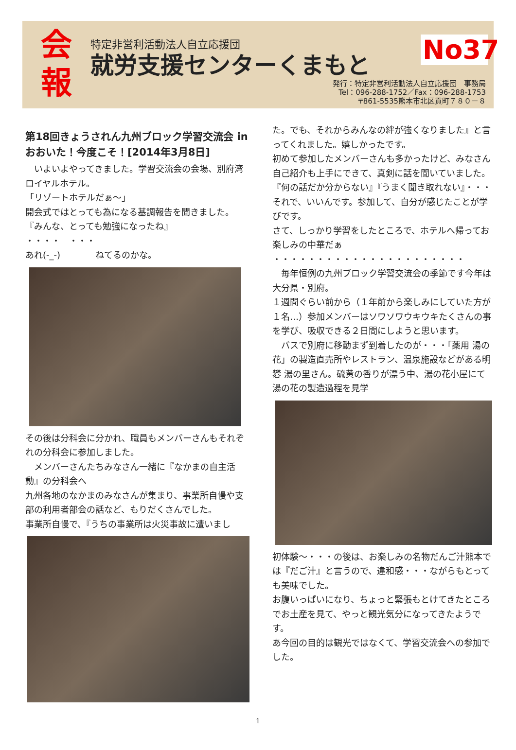会
報
特定非営利活動法人自立応援団
就労支援センターくまもと
No37
発行：特定非営利活動法人自立応援団　事務局
Tel：096-288-1752／Fax：096-288-1753
〒861-5535熊本市北区貢町７８０－８
第18回きょうされん九州ブロック学習交流会 in おおいた！今度こそ！[2014年3月8日]
　いよいよやってきました。学習交流会の会場、別府湾ロイヤルホテル。
「リゾートホテルだぁ～」
開会式ではとっても為になる基調報告を聞きました。
『みんな、とっても勉強になったね』
・・・・　・・・
あれ(-_-)　　　　ねてるのかな。
その後は分科会に分かれ、職員もメンバーさんもそれぞれの分科会に参加しました。
　メンバーさんたちみなさん一緒に『なかまの自主活動』の分科会へ
九州各地のなかまのみなさんが集まり、事業所自慢や支部の利用者部会の話など、もりだくさんでした。
事業所自慢で、『うちの事業所は火災事故に遭いまし
た。でも、それからみんなの絆が強くなりました』と言ってくれました。嬉しかったです。
初めて参加したメンバーさんも多かったけど、みなさん自己紹介も上手にできて、真剣に話を聞いていました。『何の話だか分からない』『うまく聞き取れない』・・・それで、いいんです。参加して、自分が感じたことが学びです。
さて、しっかり学習をしたところで、ホテルへ帰ってお楽しみの中華だぁ
・・・・・・・・・・・・・・・・・・・・・・
　毎年恒例の九州ブロック学習交流会の季節です今年は大分県・別府。
１週間ぐらい前から（１年前から楽しみにしていた方が１名…）参加メンバーはソワソワウキウキたくさんの事を学び、吸収できる２日間にしようと思います。
　バスで別府に移動まず到着したのが・・・「薬用 湯の花」の製造直売所やレストラン、温泉施設などがある明礬 湯の里さん。硫黄の香りが漂う中、湯の花小屋にて湯の花の製造過程を見学
初体験～・・・の後は、お楽しみの名物だんご汁熊本では『だご汁』と言うので、違和感・・・ながらもとっても美味でした。
お腹いっぱいになり、ちょっと緊張もとけてきたところでお土産を見て、やっと観光気分になってきたようです。
あ今回の目的は観光ではなくて、学習交流会への参加でした。
1